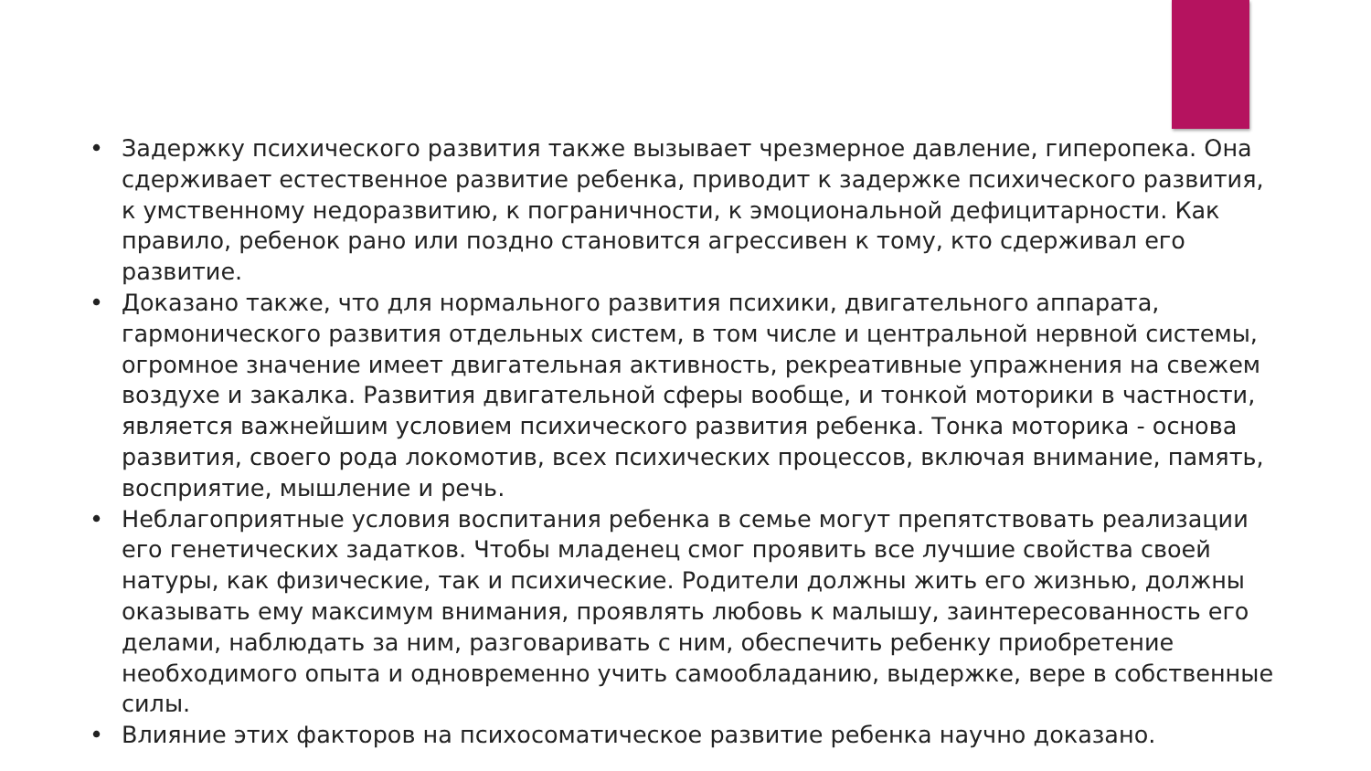• Задержку психического развития также вызывает чрезмерное давление, гиперопека. Она сдерживает естественное развитие ребенка, приводит к задержке психического развития, к умственному недоразвитию, к пограничности, к эмоциональной дефицитарности. Как правило, ребенок рано или поздно становится агрессивен к тому, кто сдерживал его развитие.
• Доказано также, что для нормального развития психики, двигательного аппарата, гармонического развития отдельных систем, в том числе и центральной нервной системы, огромное значение имеет двигательная активность, рекреативные упражнения на свежем воздухе и закалка. Развития двигательной сферы вообще, и тонкой моторики в частности, является важнейшим условием психического развития ребенка. Тонка моторика - основа развития, своего рода локомотив, всех психических процессов, включая внимание, память, восприятие, мышление и речь.
• Неблагоприятные условия воспитания ребенка в семье могут препятствовать реализации его генетических задатков. Чтобы младенец смог проявить все лучшие свойства своей натуры, как физические, так и психические. Родители должны жить его жизнью, должны оказывать ему максимум внимания, проявлять любовь к малышу, заинтересованность его делами, наблюдать за ним, разговаривать с ним, обеспечить ребенку приобретение необходимого опыта и одновременно учить самообладанию, выдержке, вере в собственные силы.
• Влияние этих факторов на психосоматическое развитие ребенка научно доказано.